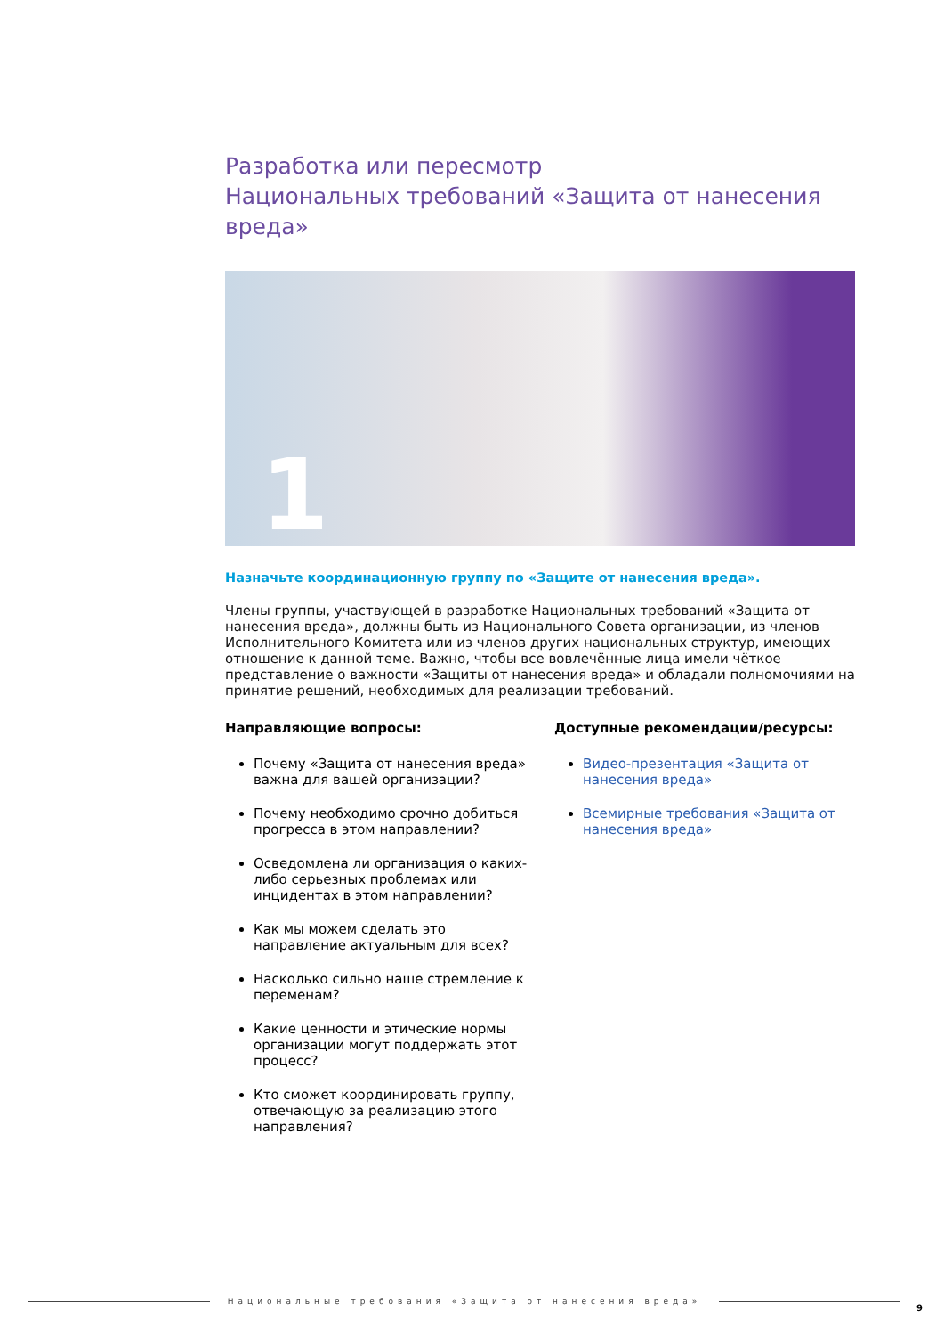Разработка или пересмотр
Национальных требований «Защита от нанесения вреда»
1
Назначьте координационную группу по «Защите от нанесения вреда».
Члены группы, участвующей в разработке Национальных требований «Защита от нанесения вреда», должны быть из Национального Совета организации, из членов Исполнительного Комитета или из членов других национальных структур, имеющих отношение к данной теме. Важно, чтобы все вовлечённые лица имели чёткое представление о важности «Защиты от нанесения вреда» и обладали полномочиями на принятие решений, необходимых для реализации требований.
Направляющие вопросы:
Почему «Защита от нанесения вреда» важна для вашей организации?
Почему необходимо срочно добиться прогресса в этом направлении?
Осведомлена ли организация о каких-либо серьезных проблемах или инцидентах в этом направлении?
Как мы можем сделать это направление актуальным для всех?
Насколько сильно наше стремление к переменам?
Какие ценности и этические нормы организации могут поддержать этот процесс?
Кто сможет координировать группу, отвечающую за реализацию этого направления?
Доступные рекомендации/ресурсы:
Видео-презентация «Защита от нанесения вреда»
Всемирные требования «Защита от нанесения вреда»
Национальные требования «Защита от нанесения вреда»
9